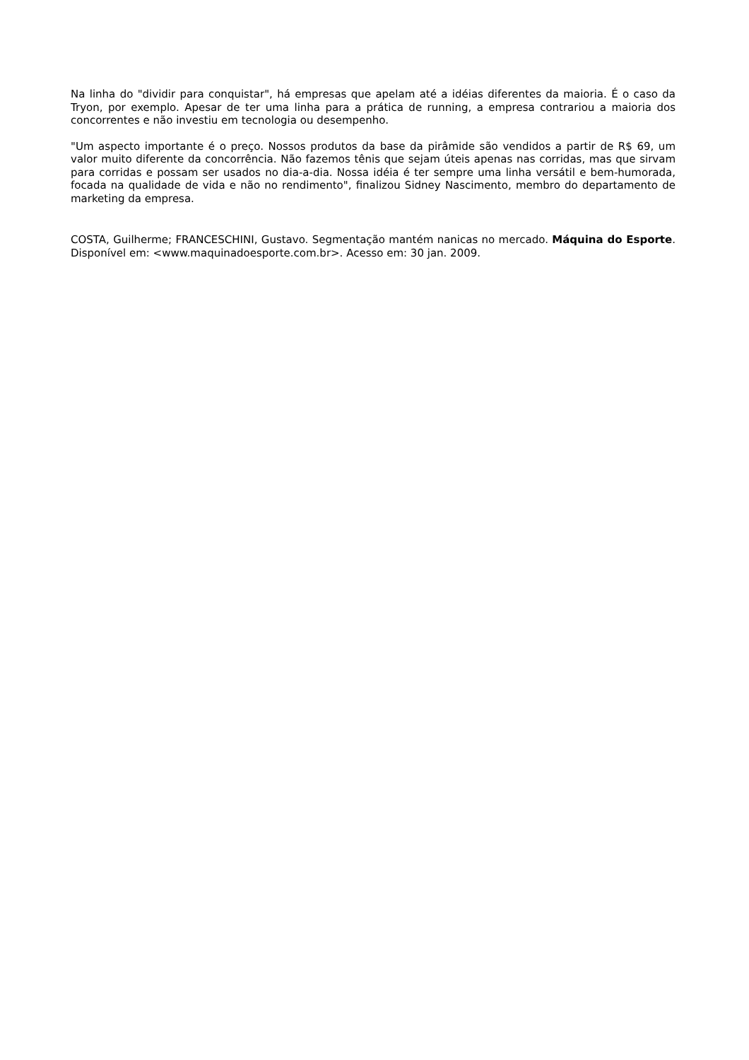Na linha do "dividir para conquistar", há empresas que apelam até a idéias diferentes da maioria. É o caso da Tryon, por exemplo. Apesar de ter uma linha para a prática de running, a empresa contrariou a maioria dos concorrentes e não investiu em tecnologia ou desempenho.
"Um aspecto importante é o preço. Nossos produtos da base da pirâmide são vendidos a partir de R$ 69, um valor muito diferente da concorrência. Não fazemos tênis que sejam úteis apenas nas corridas, mas que sirvam para corridas e possam ser usados no dia-a-dia. Nossa idéia é ter sempre uma linha versátil e bem-humorada, focada na qualidade de vida e não no rendimento", finalizou Sidney Nascimento, membro do departamento de marketing da empresa.
COSTA, Guilherme; FRANCESCHINI, Gustavo. Segmentação mantém nanicas no mercado. Máquina do Esporte. Disponível em: <www.maquinadoesporte.com.br>. Acesso em: 30 jan. 2009.